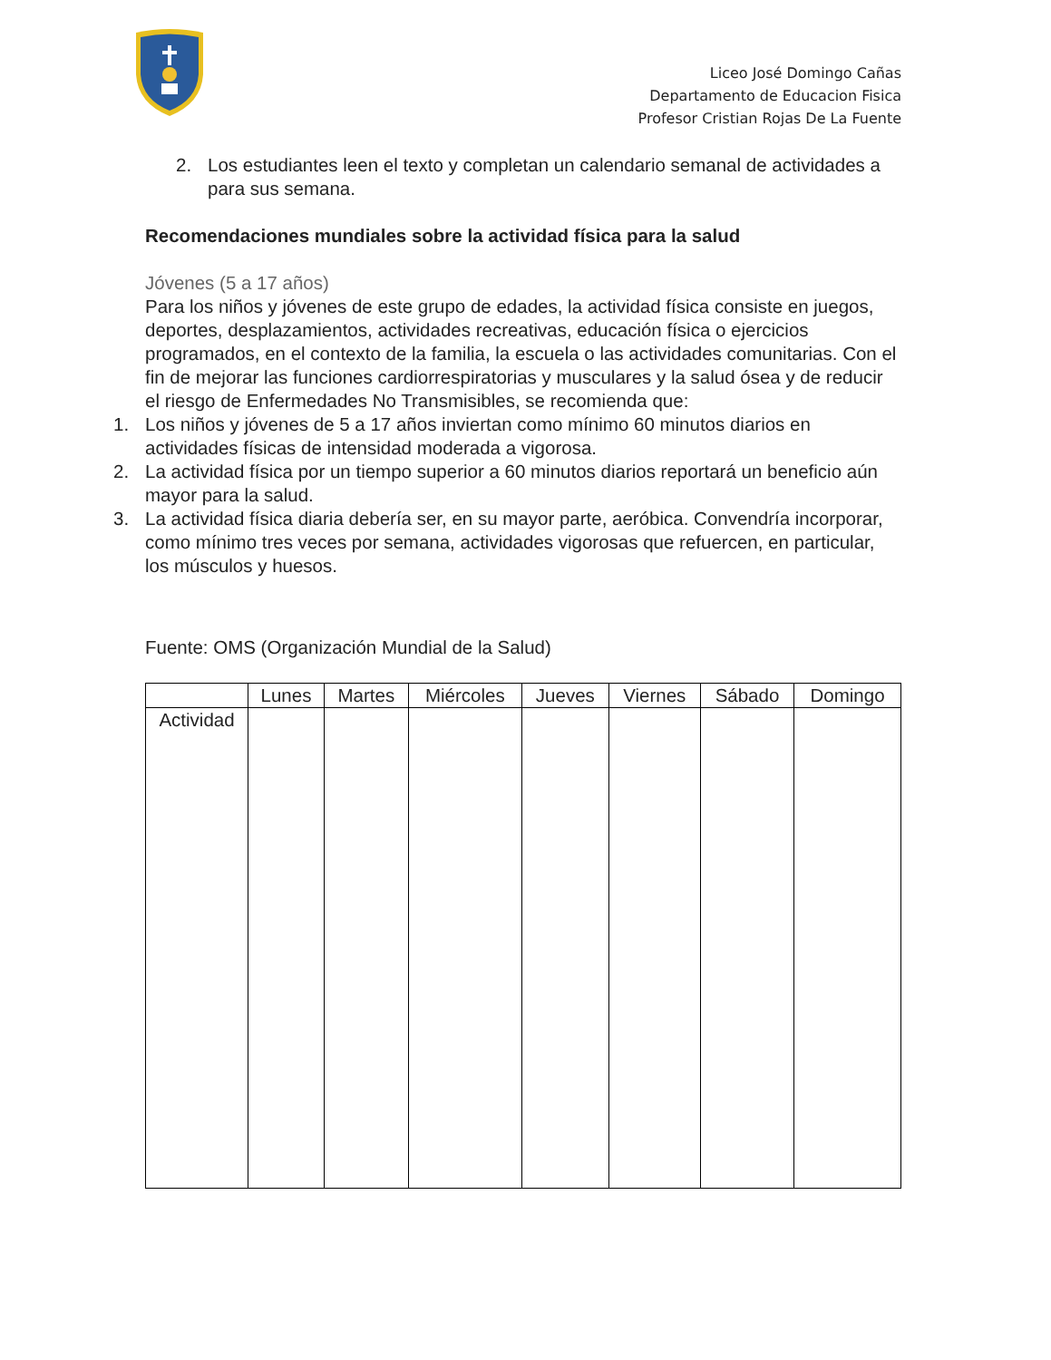Liceo José Domingo Cañas
Departamento de Educacion Fisica
Profesor Cristian Rojas De La Fuente
2. Los estudiantes leen el texto y completan un calendario semanal de actividades a para sus semana.
Recomendaciones mundiales sobre la actividad física para la salud
Jóvenes (5 a 17 años)
Para los niños y jóvenes de este grupo de edades, la actividad física consiste en juegos, deportes, desplazamientos, actividades recreativas, educación física o ejercicios programados, en el contexto de la familia, la escuela o las actividades comunitarias. Con el fin de mejorar las funciones cardiorrespiratorias y musculares y la salud ósea y de reducir el riesgo de Enfermedades No Transmisibles, se recomienda que:
1. Los niños y jóvenes de 5 a 17 años inviertan como mínimo 60 minutos diarios en actividades físicas de intensidad moderada a vigorosa.
2. La actividad física por un tiempo superior a 60 minutos diarios reportará un beneficio aún mayor para la salud.
3. La actividad física diaria debería ser, en su mayor parte, aeróbica. Convendría incorporar, como mínimo tres veces por semana, actividades vigorosas que refuercen, en particular, los músculos y huesos.
Fuente: OMS (Organización Mundial de la Salud)
| | Lunes | Martes | Miércoles | Jueves | Viernes | Sábado | Domingo |
| --- | --- | --- | --- | --- | --- | --- | --- |
| Actividad | | | | | | | |